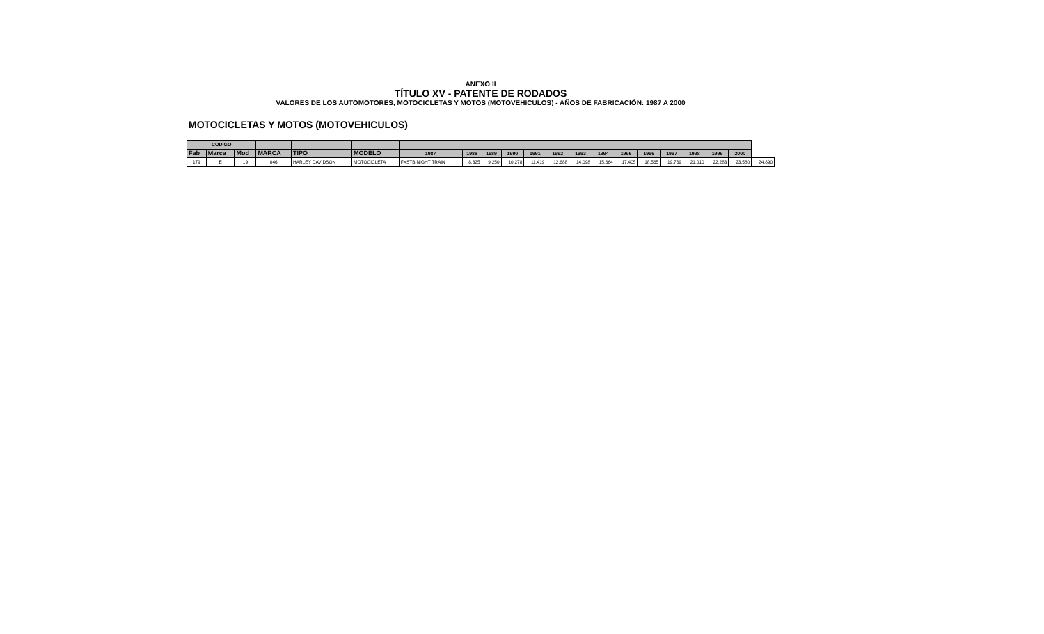ANEXO II
TÍTULO XV - PATENTE DE RODADOS
VALORES DE LOS AUTOMOTORES, MOTOCICLETAS Y MOTOS (MOTOVEHICULOS) - AÑOS DE FABRICACIÓN: 1987 A 2000
MOTOCICLETAS Y MOTOS (MOTOVEHICULOS)
| CODIGO | | | | | | | | | | | | | | | | | | | | |
| --- | --- | --- | --- | --- | --- | --- | --- | --- | --- | --- | --- | --- | --- | --- | --- | --- | --- | --- | --- | --- |
| Fab | Marca | Mod | MARCA | TIPO | MODELO | 1987 | 1988 | 1989 | 1990 | 1991 | 1992 | 1993 | 1994 | 1995 | 1996 | 1997 | 1998 | 1999 | 2000 | |
| 179 | E | 19 | 046 | HARLEY DAVIDSON | MOTOCICLETA | FXSTB NIGHT TRAIN | 8.325 | 9.250 | 10.278 | 11.419 | 12.688 | 14.098 | 15.664 | 17.405 | 18.565 | 19.769 | 21.010 | 22.283 | 23.580 | 24.890 |